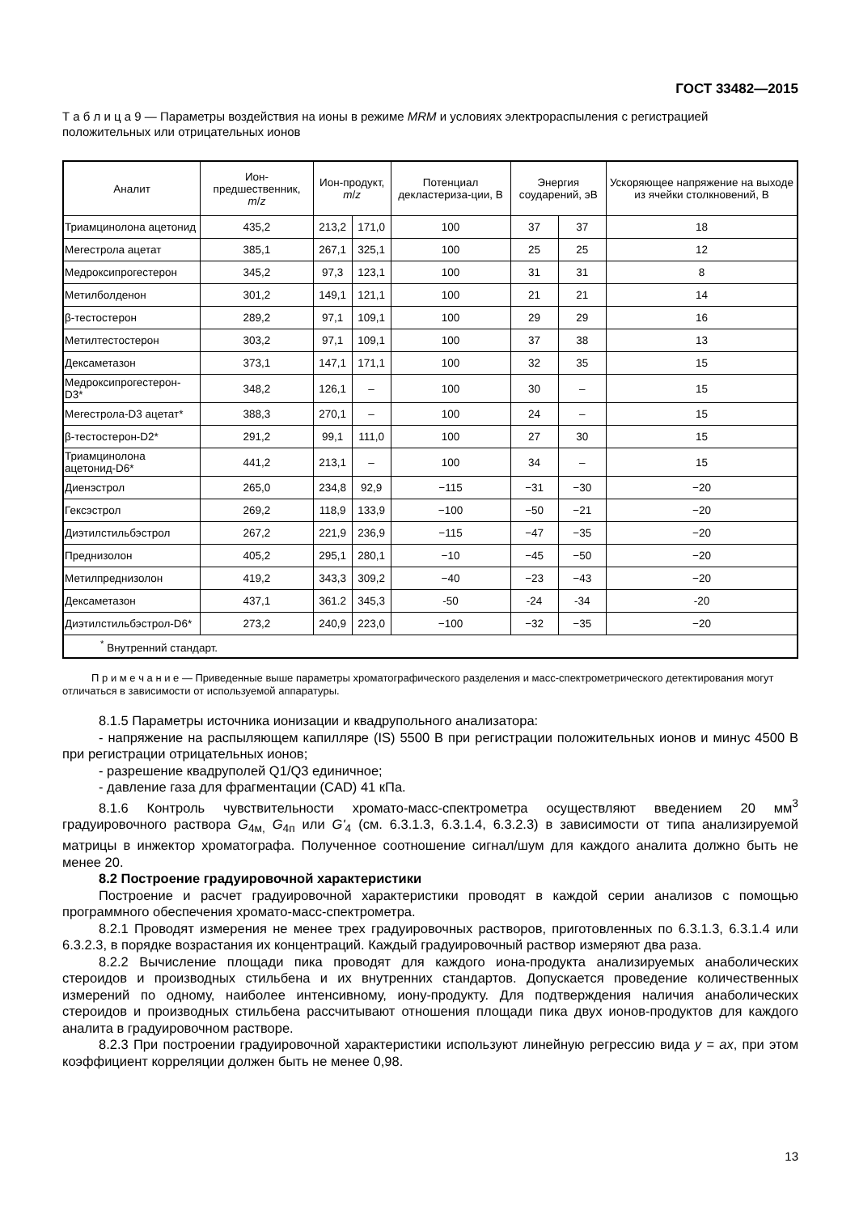ГОСТ 33482—2015
Т а б л и ц а 9 — Параметры воздействия на ионы в режиме MRM и условиях электрораспыления с регистрацией положительных или отрицательных ионов
| Аналит | Ион-предшественник, m / z | Ион-продукт, m / z | | Потенциал декластериза-ции, В | Энергия соударений, эВ | | Ускоряющее напряжение на выходе из ячейки столкновений, В |
| --- | --- | --- | --- | --- | --- | --- | --- |
| Триамцинолона ацетонид | 435,2 | 213,2 | 171,0 | 100 | 37 | 37 | 18 |
| Мегестрола ацетат | 385,1 | 267,1 | 325,1 | 100 | 25 | 25 | 12 |
| Медроксипрогестерон | 345,2 | 97,3 | 123,1 | 100 | 31 | 31 | 8 |
| Метилболденон | 301,2 | 149,1 | 121,1 | 100 | 21 | 21 | 14 |
| β-тестостерон | 289,2 | 97,1 | 109,1 | 100 | 29 | 29 | 16 |
| Метилтестостерон | 303,2 | 97,1 | 109,1 | 100 | 37 | 38 | 13 |
| Дексаметазон | 373,1 | 147,1 | 171,1 | 100 | 32 | 35 | 15 |
| Медроксипрогестерон-D3* | 348,2 | 126,1 | – | 100 | 30 | – | 15 |
| Мегестрола-D3 ацетат* | 388,3 | 270,1 | – | 100 | 24 | – | 15 |
| β-тестостерон-D2* | 291,2 | 99,1 | 111,0 | 100 | 27 | 30 | 15 |
| Триамцинолона ацетонид-D6* | 441,2 | 213,1 | – | 100 | 34 | – | 15 |
| Диенэстрол | 265,0 | 234,8 | 92,9 | −115 | −31 | −30 | −20 |
| Гексэстрол | 269,2 | 118,9 | 133,9 | −100 | −50 | −21 | −20 |
| Диэтилстильбэстрол | 267,2 | 221,9 | 236,9 | −115 | −47 | −35 | −20 |
| Преднизолон | 405,2 | 295,1 | 280,1 | −10 | −45 | −50 | −20 |
| Метилпреднизолон | 419,2 | 343,3 | 309,2 | −40 | −23 | −43 | −20 |
| Дексаметазон | 437,1 | 361.2 | 345,3 | -50 | -24 | -34 | -20 |
| Диэтилстильбэстрол-D6* | 273,2 | 240,9 | 223,0 | −100 | −32 | −35 | −20 |
| <sup>*</sup> Внутренний стандарт. | | | | | | | |
П р и м е ч а н и е — Приведенные выше параметры хроматографического разделения и масс-спектрометрического детектирования могут отличаться в зависимости от используемой аппаратуры.
8.1.5 Параметры источника ионизации и квадрупольного анализатора:
- напряжение на распыляющем капилляре (IS) 5500 В при регистрации положительных ионов и минус 4500 В при регистрации отрицательных ионов;
- разрешение квадруполей Q1/Q3 единичное;
- давление газа для фрагментации (CAD) 41 кПа.
8.1.6 Контроль чувствительности хромато-масс-спектрометра осуществляют введением 20 мм<sup>3</sup> градуировочного раствора G<sub>4м,</sub> G<sub>4п</sub> или G'<sub>4</sub> (см. 6.3.1.3, 6.3.1.4, 6.3.2.3) в зависимости от типа анализируемой матрицы в инжектор хроматографа. Полученное соотношение сигнал/шум для каждого аналита должно быть не менее 20.
8.2 Построение градуировочной характеристики
Построение и расчет градуировочной характеристики проводят в каждой серии анализов с помощью программного обеспечения хромато-масс-спектрометра.
8.2.1 Проводят измерения не менее трех градуировочных растворов, приготовленных по 6.3.1.3, 6.3.1.4 или 6.3.2.3, в порядке возрастания их концентраций. Каждый градуировочный раствор измеряют два раза.
8.2.2 Вычисление площади пика проводят для каждого иона-продукта анализируемых анаболических стероидов и производных стильбена и их внутренних стандартов. Допускается проведение количественных измерений по одному, наиболее интенсивному, иону-продукту. Для подтверждения наличия анаболических стероидов и производных стильбена рассчитывают отношения площади пика двух ионов-продуктов для каждого аналита в градуировочном растворе.
8.2.3 При построении градуировочной характеристики используют линейную регрессию вида y = ax, при этом коэффициент корреляции должен быть не менее 0,98.
13